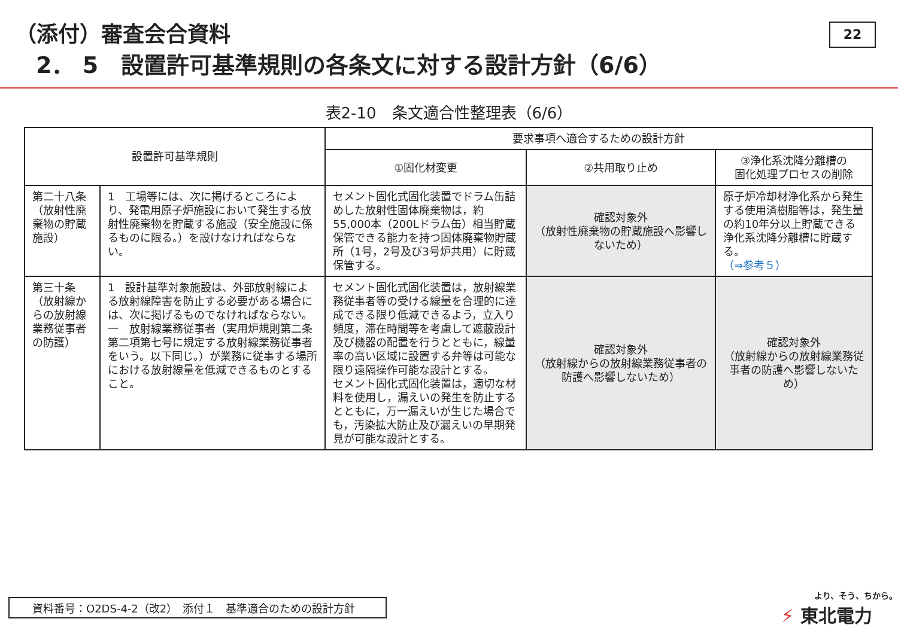（添付）審査会合資料
2． 5　設置許可基準規則の各条文に対する設計方針（6/6）
22
表2-10　条文適合性整理表（6/6）
| 設置許可基準規則 | | 要求事項へ適合するための設計方針 | | |
| --- | --- | --- | --- | --- |
| | | ①固化材変更 | ②共用取り止め | ③浄化系沈降分離槽の 固化処理プロセスの削除 |
| 第二十八条 （放射性廃棄物の貯蔵施設） | 1 工場等には、次に掲げるところにより、発電用原子炉施設において発生する放射性廃棄物を貯蔵する施設（安全施設に係るものに限る。）を設けなければならない。 | セメント固化式固化装置でドラム缶詰めした放射性固体廃棄物は，約55,000本（200Lドラム缶）相当貯蔵保管できる能力を持つ固体廃棄物貯蔵所（1号，2号及び3号炉共用）に貯蔵保管する。 | 確認対象外 （放射性廃棄物の貯蔵施設へ影響しないため） | 原子炉冷却材浄化系から発生する使用済樹脂等は，発生量の約10年分以上貯蔵できる浄化系沈降分離槽に貯蔵する。 （⇒参考５） |
| 第三十条 （放射線からの放射線業務従事者の防護） | 1 設計基準対象施設は、外部放射線による放射線障害を防止する必要がある場合には、次に掲げるものでなければならない。 一 放射線業務従事者（実用炉規則第二条第二項第七号に規定する放射線業務従事者をいう。以下同じ。）が業務に従事する場所における放射線量を低減できるものとすること。 | セメント固化式固化装置は，放射線業務従事者等の受ける線量を合理的に達成できる限り低減できるよう，立入り頻度，滞在時間等を考慮して遮蔽設計及び機器の配置を行うとともに，線量率の高い区域に設置する弁等は可能な限り遠隔操作可能な設計とする。 セメント固化式固化装置は，適切な材料を使用し，漏えいの発生を防止するとともに，万一漏えいが生じた場合でも，汚染拡大防止及び漏えいの早期発見が可能な設計とする。 | 確認対象外 （放射線からの放射線業務従事者の防護へ影響しないため） | 確認対象外 （放射線からの放射線業務従事者の防護へ影響しないため） |
資料番号：O2DS-4-2（改2）　添付１　基準適合のための設計方針 より、そう、ちから。
⚡ 東北電力